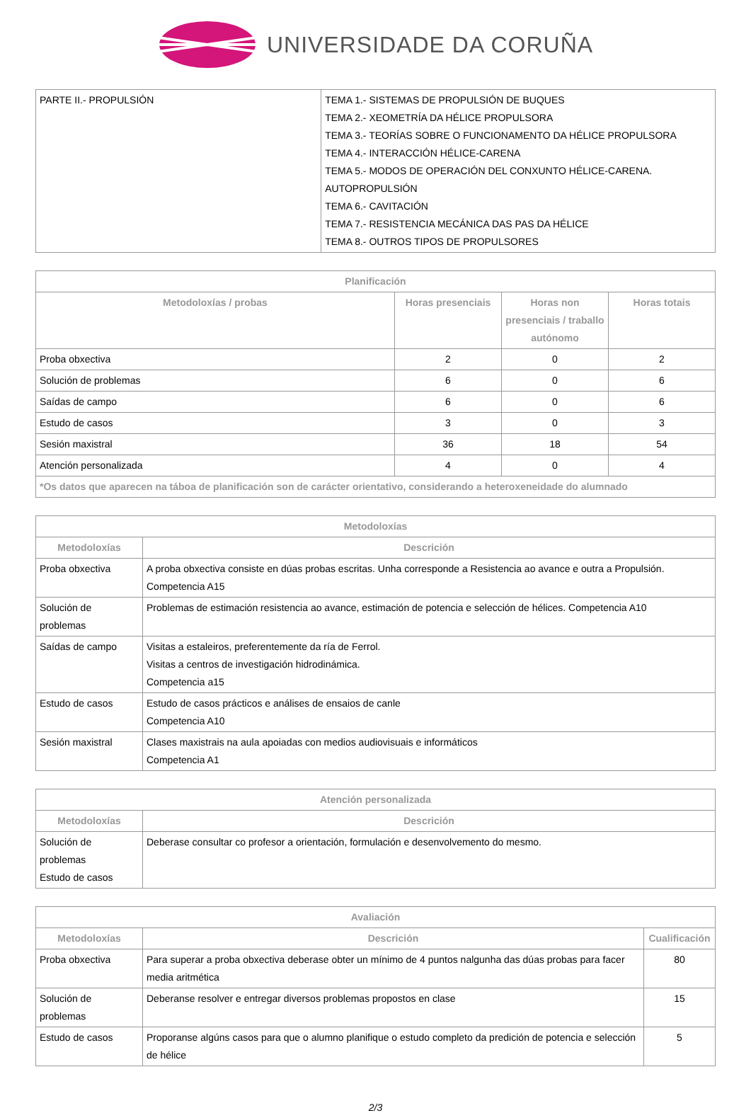UNIVERSIDADE DA CORUÑA
| PARTE II.- PROPULSIÓN | TEMA 1.- SISTEMAS DE PROPULSIÓN DE BUQUES TEMA 2.- XEOMETRÍA DA HÉLICE PROPULSORA TEMA 3.- TEORÍAS SOBRE O FUNCIONAMENTO DA HÉLICE PROPULSORA TEMA 4.- INTERACCIÓN HÉLICE-CARENA TEMA 5.- MODOS DE OPERACIÓN DEL CONXUNTO HÉLICE-CARENA. AUTOPROPULSIÓN TEMA 6.- CAVITACIÓN TEMA 7.- RESISTENCIA MECÁNICA DAS PAS DA HÉLICE TEMA 8.- OUTROS TIPOS DE PROPULSORES |
| Planificación | | | |
| --- | --- | --- | --- |
| Metodoloxías / probas | Horas presenciais | Horas non presenciais / traballo autónomo | Horas totais |
| Proba obxectiva | 2 | 0 | 2 |
| Solución de problemas | 6 | 0 | 6 |
| Saídas de campo | 6 | 0 | 6 |
| Estudo de casos | 3 | 0 | 3 |
| Sesión maxistral | 36 | 18 | 54 |
| Atención personalizada | 4 | 0 | 4 |
| *Os datos que aparecen na táboa de planificación son de carácter orientativo, considerando a heteroxeneidade do alumnado | | | |
| Metodoloxías | |
| --- | --- |
| Metodoloxías | Descrición |
| Proba obxectiva | A proba obxectiva consiste en dúas probas escritas. Unha corresponde a Resistencia ao avance e outra a Propulsión. Competencia A15 |
| Solución de problemas | Problemas de estimación resistencia ao avance, estimación de potencia e selección de hélices. Competencia A10 |
| Saídas de campo | Visitas a estaleiros, preferentemente da ría de Ferrol. Visitas a centros de investigación hidrodinámica. Competencia a15 |
| Estudo de casos | Estudo de casos prácticos e análises de ensaios de canle Competencia A10 |
| Sesión maxistral | Clases maxistrais na aula apoiadas con medios audiovisuais e informáticos Competencia A1 |
| Atención personalizada | |
| --- | --- |
| Metodoloxías | Descrición |
| Solución de problemas Estudo de casos | Deberase consultar co profesor a orientación, formulación e desenvolvemento do mesmo. |
| Avaliación | | |
| --- | --- | --- |
| Metodoloxías | Descrición | Cualificación |
| Proba obxectiva | Para superar a proba obxectiva deberase obter un mínimo de 4 puntos nalgunha das dúas probas para facer media aritmética | 80 |
| Solución de problemas | Deberanse resolver e entregar diversos problemas propostos en clase | 15 |
| Estudo de casos | Proporanse algúns casos para que o alumno planifique o estudo completo da predición de potencia e selección de hélice | 5 |
2/3